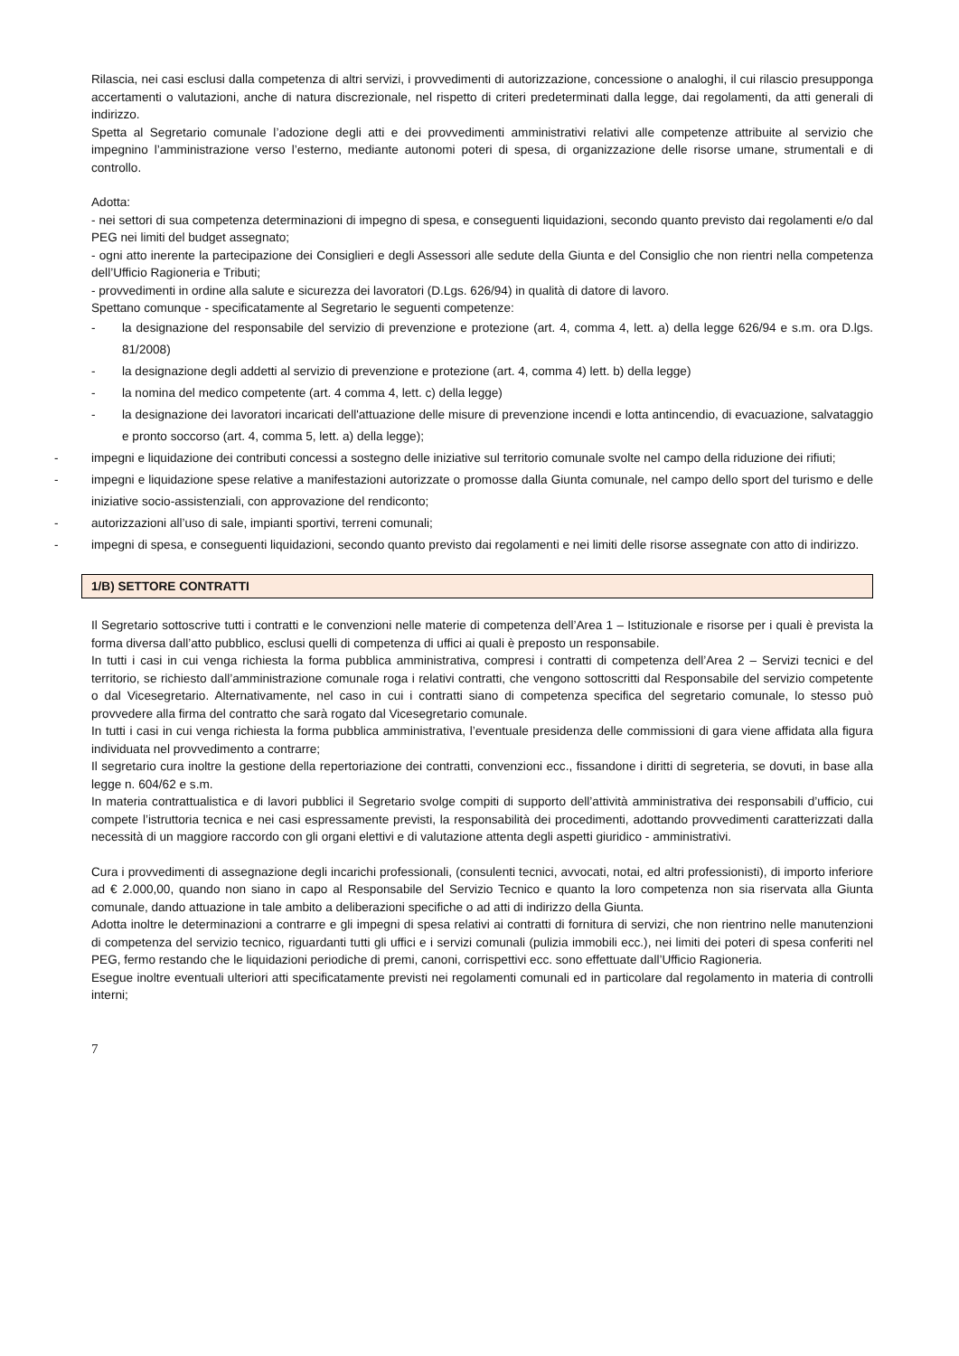Rilascia, nei casi esclusi dalla competenza di altri servizi, i provvedimenti di autorizzazione, concessione o analoghi, il cui rilascio presupponga accertamenti o valutazioni, anche di natura discrezionale, nel rispetto di criteri predeterminati dalla legge, dai regolamenti, da atti generali di indirizzo.
Spetta al Segretario comunale l’adozione degli atti e dei provvedimenti amministrativi relativi alle competenze attribuite al servizio che impegnino l’amministrazione verso l’esterno, mediante autonomi poteri di spesa, di organizzazione delle risorse umane, strumentali e di controllo.
Adotta:
- nei settori di sua competenza determinazioni di impegno di spesa, e conseguenti liquidazioni, secondo quanto previsto dai regolamenti e/o dal PEG nei limiti del budget assegnato;
- ogni atto inerente la partecipazione dei Consiglieri e degli Assessori alle sedute della Giunta e del Consiglio che non rientri nella competenza dell’Ufficio Ragioneria e Tributi;
- provvedimenti in ordine alla salute e sicurezza dei lavoratori (D.Lgs. 626/94) in qualità di datore di lavoro.
Spettano comunque - specificatamente al Segretario le seguenti competenze:
- la designazione del responsabile del servizio di prevenzione e protezione (art. 4, comma 4, lett. a) della legge 626/94 e s.m. ora D.lgs. 81/2008)
- la designazione degli addetti al servizio di prevenzione e protezione (art. 4, comma 4) lett. b) della legge)
- la nomina del medico competente (art. 4 comma 4, lett. c) della legge)
- la designazione dei lavoratori incaricati dell'attuazione delle misure di prevenzione incendi e lotta antincendio, di evacuazione, salvataggio e pronto soccorso (art. 4, comma 5, lett. a) della legge);
- impegni e liquidazione dei contributi concessi a sostegno delle iniziative sul territorio comunale svolte nel campo della riduzione dei rifiuti;
- impegni e liquidazione spese relative a manifestazioni autorizzate o promosse dalla Giunta comunale, nel campo dello sport del turismo e delle iniziative socio-assistenziali, con approvazione del rendiconto;
- autorizzazioni all’uso di sale, impianti sportivi, terreni comunali;
- impegni di spesa, e conseguenti liquidazioni, secondo quanto previsto dai regolamenti e nei limiti delle risorse assegnate con atto di indirizzo.
1/B) SETTORE CONTRATTI
Il Segretario sottoscrive tutti i contratti e le convenzioni nelle materie di competenza dell’Area 1 – Istituzionale e risorse per i quali è prevista la forma diversa dall’atto pubblico, esclusi quelli di competenza di uffici ai quali è preposto un responsabile.
In tutti i casi in cui venga richiesta la forma pubblica amministrativa, compresi i contratti di competenza dell’Area 2 – Servizi tecnici e del territorio, se richiesto dall’amministrazione comunale roga i relativi contratti, che vengono sottoscritti dal Responsabile del servizio competente o dal Vicesegretario. Alternativamente, nel caso in cui i contratti siano di competenza specifica del segretario comunale, lo stesso può provvedere alla firma del contratto che sarà rogato dal Vicesegretario comunale.
In tutti i casi in cui venga richiesta la forma pubblica amministrativa, l’eventuale presidenza delle commissioni di gara viene affidata alla figura individuata nel provvedimento a contrarre;
Il segretario cura inoltre la gestione della repertoriazione dei contratti, convenzioni ecc., fissandone i diritti di segreteria, se dovuti, in base alla legge n. 604/62 e s.m.
In materia contrattualistica e di lavori pubblici il Segretario svolge compiti di supporto dell’attività amministrativa dei responsabili d’ufficio, cui compete l’istruttoria tecnica e nei casi espressamente previsti, la responsabilità dei procedimenti, adottando provvedimenti caratterizzati dalla necessità di un maggiore raccordo con gli organi elettivi e di valutazione attenta degli aspetti giuridico - amministrativi.
Cura i provvedimenti di assegnazione degli incarichi professionali, (consulenti tecnici, avvocati, notai, ed altri professionisti), di importo inferiore ad € 2.000,00, quando non siano in capo al Responsabile del Servizio Tecnico e quanto la loro competenza non sia riservata alla Giunta comunale, dando attuazione in tale ambito a deliberazioni specifiche o ad atti di indirizzo della Giunta.
Adotta inoltre le determinazioni a contrarre e gli impegni di spesa relativi ai contratti di fornitura di servizi, che non rientrino nelle manutenzioni di competenza del servizio tecnico, riguardanti tutti gli uffici e i servizi comunali (pulizia immobili ecc.), nei limiti dei poteri di spesa conferiti nel PEG, fermo restando che le liquidazioni periodiche di premi, canoni, corrispettivi ecc. sono effettuate dall’Ufficio Ragioneria.
Esegue inoltre eventuali ulteriori atti specificatamente previsti nei regolamenti comunali ed in particolare dal regolamento in materia di controlli interni;
7